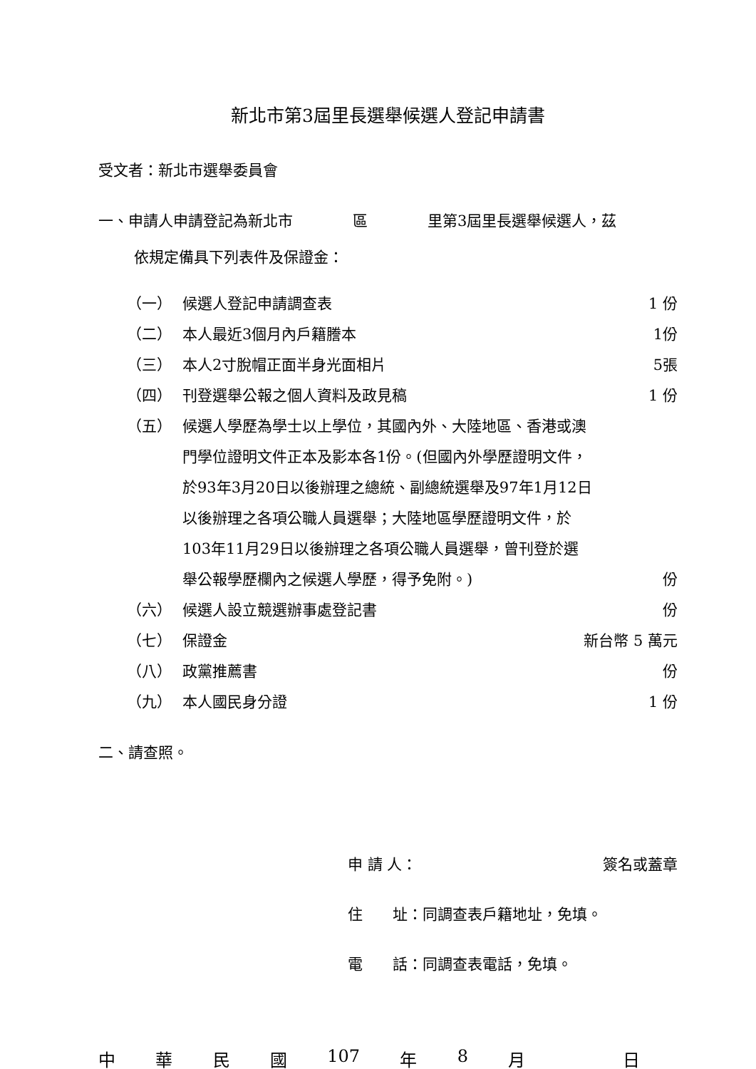新北市第3屆里長選舉候選人登記申請書
受文者：新北市選舉委員會
一、申請人申請登記為新北市　　　　區　　　　里第3屆里長選舉候選人，茲
依規定備具下列表件及保證金：
（一） 候選人登記申請調查表 1 份
（二） 本人最近3個月內戶籍謄本 1份
（三） 本人2寸脫帽正面半身光面相片 5張
（四） 刊登選舉公報之個人資料及政見稿 1 份
（五） 候選人學歷為學士以上學位，其國內外、大陸地區、香港或澳門學位證明文件正本及影本各1份。(但國內外學歷證明文件，於93年3月20日以後辦理之總統、副總統選舉及97年1月12日以後辦理之各項公職人員選舉；大陸地區學歷證明文件，於103年11月29日以後辦理之各項公職人員選舉，曾刊登於選舉公報學歷欄內之候選人學歷，得予免附。) 份
（六） 候選人設立競選辦事處登記書 份
（七） 保證金 新台幣 5 萬元
（八） 政黨推薦書 份
（九） 本人國民身分證 1 份
二、請查照。
申 請 人： 簽名或蓋章
住　　址：同調查表戶籍地址，免填。
電　　話：同調查表電話，免填。
中華民國 107 年 8 月　 日